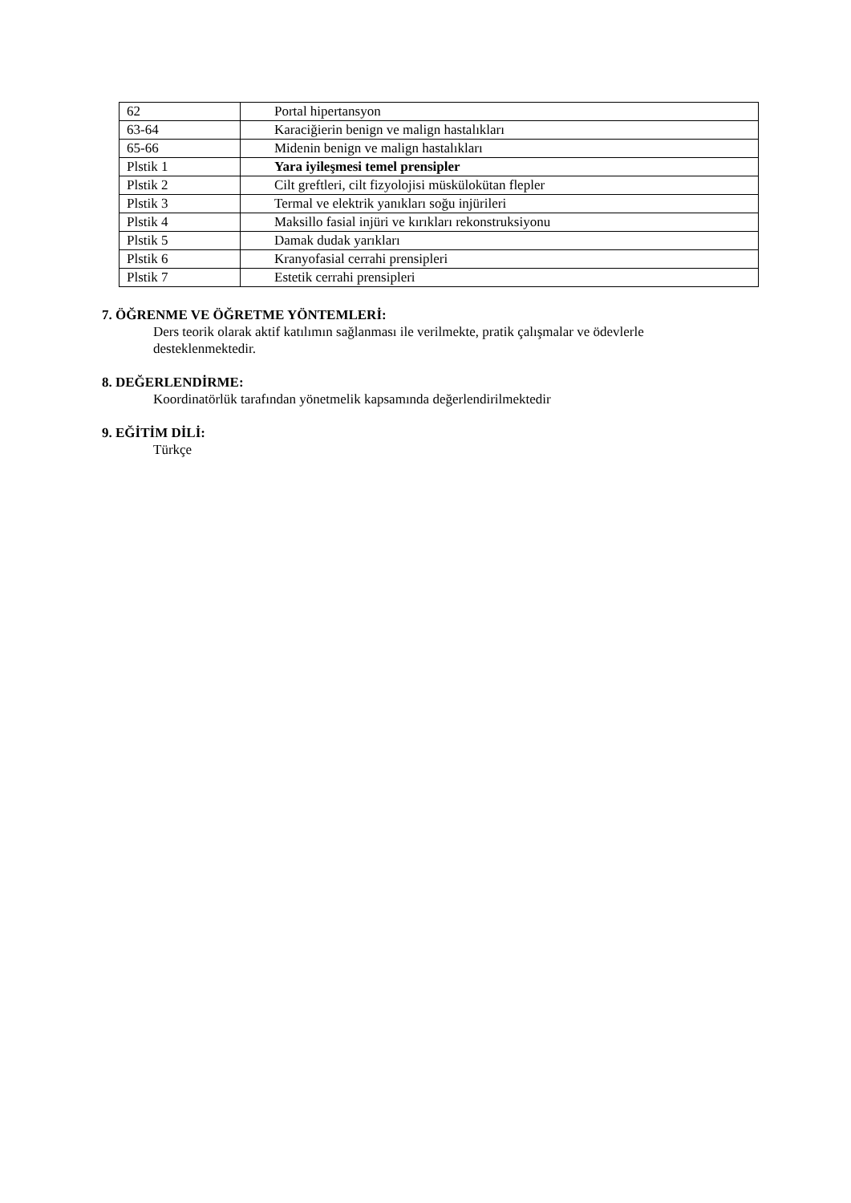| 62 | Portal hipertansyon |
| 63-64 | Karaciğierin benign ve malign hastalıkları |
| 65-66 | Midenin benign ve malign hastalıkları |
| Plstik 1 | Yara iyileşmesi temel prensipler |
| Plstik 2 | Cilt greftleri, cilt fizyolojisi müskülokütan flepler |
| Plstik 3 | Termal ve elektrik yanıkları soğu injürileri |
| Plstik 4 | Maksillo fasial injüri ve kırıkları rekonstruksiyonu |
| Plstik 5 | Damak dudak yarıkları |
| Plstik 6 | Kranyofasial cerrahi prensipleri |
| Plstik 7 | Estetik cerrahi prensipleri |
7. ÖĞRENME VE ÖĞRETME YÖNTEMLERİ:
Ders teorik olarak aktif katılımın sağlanması ile verilmekte, pratik çalışmalar ve ödevlerle
desteklenmektedir.
8. DEĞERLENDİRME:
Koordinatörlük tarafından yönetmelik kapsamında değerlendirilmektedir
9. EĞİTİM DİLİ:
Türkçe